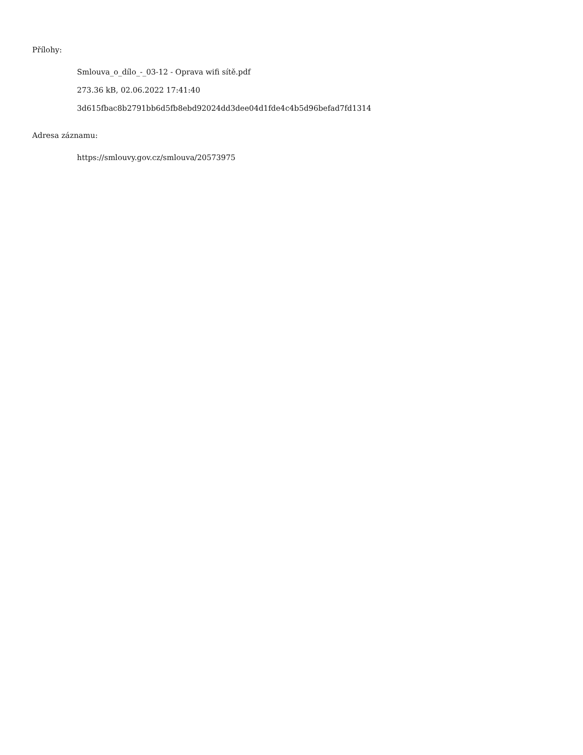Přílohy:
Smlouva_o_dílo_-_03-12 - Oprava wifi sítě.pdf
273.36 kB, 02.06.2022 17:41:40
3d615fbac8b2791bb6d5fb8ebd92024dd3dee04d1fde4c4b5d96befad7fd1314
Adresa záznamu:
https://smlouvy.gov.cz/smlouva/20573975